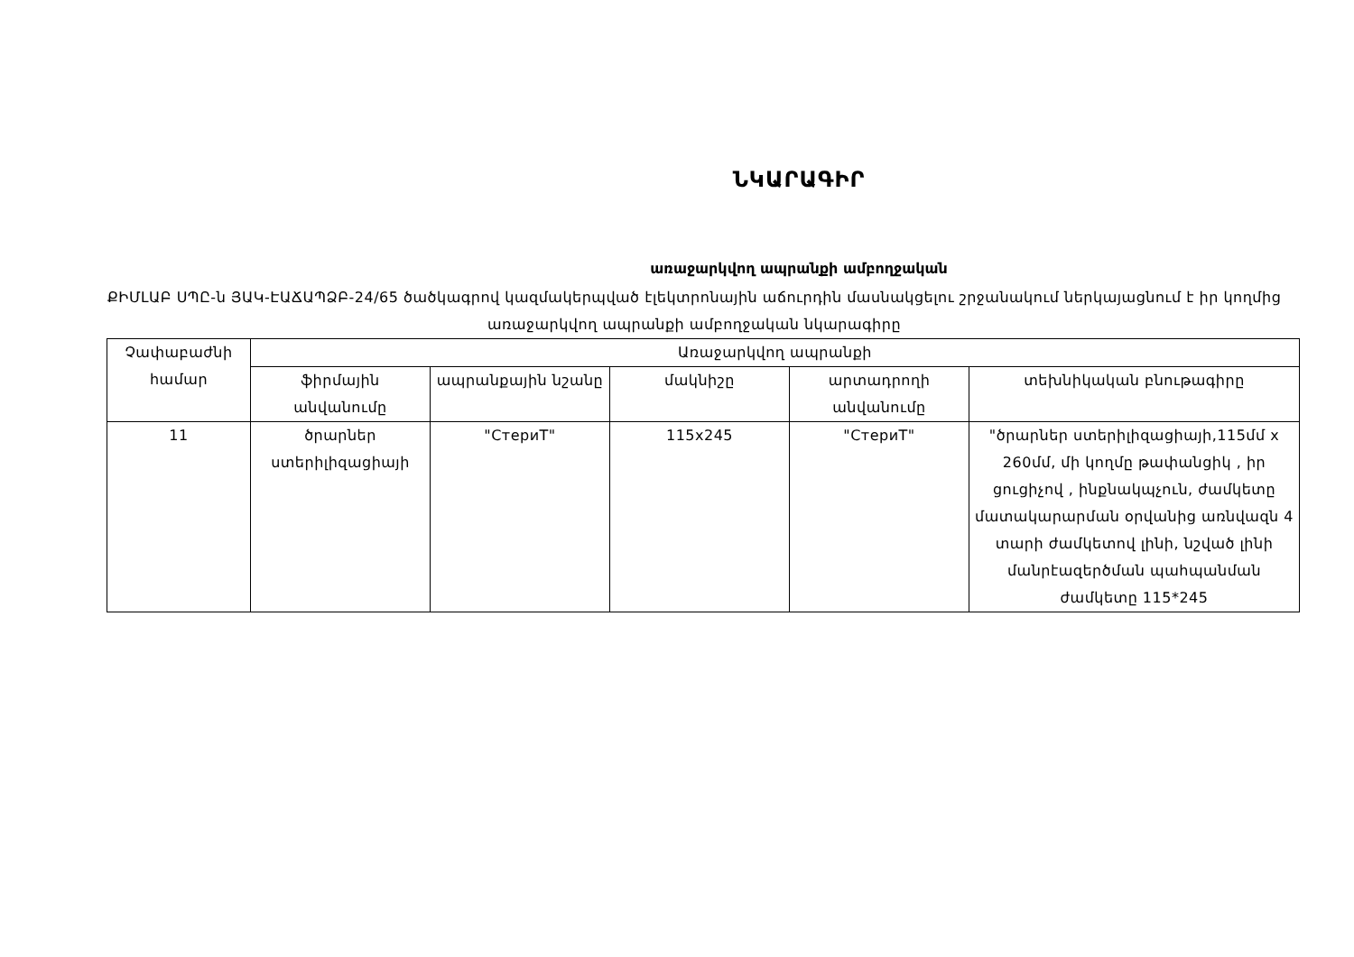ՆԿԱՐԱԳԻՐ
առաջարկվող ապրանքի ամբողջական
ՔԻՄԼԱԲ ՍՊԸ-ն ՅԱԿ-ԷԱՃԱՊՁԲ-24/65 ծածկագրով կազմակերպված էլեկտրոնային աճուրդին մասնակցելու շրջանակում ներկայացնում է իր կողմից առաջարկվող ապրանքի ամբողջական նկարագիրը
| Չափաբաժնի համար | Առաջարկվող ապրանքի | | | | |
| --- | --- | --- | --- | --- | --- |
| | ֆիրմային անվանումը | ապրանքային նշանը | մակնիշը | արտադրողի անվանումը | տեխնիկական բնութագիրը |
| 11 | ծրարներ ստերիլիզացիայի | "СтериТ" | 115x245 | "СтериТ" | "ծրարներ ստերիլիզացիայի,115մմ x 260մմ, մի կողմը թափանցիկ , իր ցուցիչով , ինքնակպչուն, ժամկետը մատակարարման օրվանից առնվազն 4 տարի ժամկետով լինի, նշված լինի մանրէազերծման պահպանման ժամկետը 115*245 |